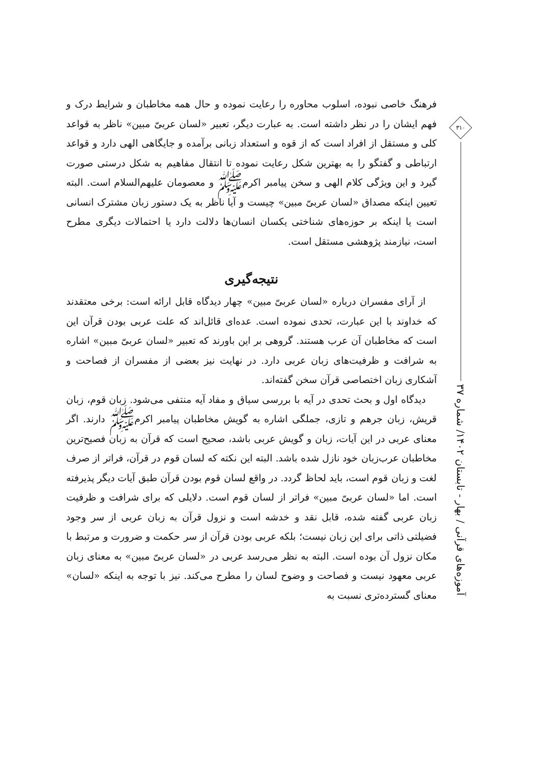فرهنگ خاصی نبوده، اسلوب محاوره را رعایت نموده و حال همه مخاطبان و شرایط درک و فهم ایشان را در نظر داشته است. به عبارت دیگر، تعبیر «لسان عربیّ مبین» ناظر به قواعد کلی و مستقل از افراد است که از قوه و استعداد زبانی برآمده و جایگاهی الهی دارد و قواعد ارتباطی و گفتگو را به بهترین شکل رعایت نموده تا انتقال مفاهیم به شکل درستی صورت گیرد و این ویژگی کلام الهی و سخن پیامبر اکرمﷺ و معصومان علیهم‌السلام است. البته تعیین اینکه مصداق «لسان عربیّ مبین» چیست و آیا ناظر به یک دستور زبان مشترک انسانی است یا اینکه بر حوزه‌های شناختی یکسان انسان‌ها دلالت دارد یا احتمالات دیگری مطرح است، نیازمند پژوهشی مستقل است.
نتیجه‌گیری
از آرای مفسران درباره «لسان عربیّ مبین» چهار دیدگاه قابل ارائه است: برخی معتقدند که خداوند با این عبارت، تحدی نموده است. عده‌ای قائل‌اند که علت عربی بودن قرآن این است که مخاطبان آن عرب هستند. گروهی بر این باورند که تعبیر «لسان عربیّ مبین» اشاره به شرافت و ظرفیت‌های زبان عربی دارد. در نهایت نیز بعضی از مفسران از فصاحت و آشکاری زبان اختصاصی قرآن سخن گفته‌اند.
دیدگاه اول و بحث تحدی در آیه با بررسی سیاق و مفاد آیه منتفی می‌شود. زبان قوم، زبان قریش، زبان جرهم و تازی، جملگی اشاره به گویش مخاطبان پیامبر اکرمﷺ دارند. اگر معنای عربی در این آیات، زبان و گویش عربی باشد، صحیح است که قرآن به زبان فصیح‌ترین مخاطبان عرب‌زبان خود نازل شده باشد. البته این نکته که لسان قوم در قرآن، فراتر از صرف لغت و زبان قوم است، باید لحاظ گردد. در واقع لسان قوم بودن قرآن طبق آیات دیگر پذیرفته است. اما «لسان عربیّ مبین» فراتر از لسان قوم است. دلایلی که برای شرافت و ظرفیت زبان عربی گفته شده، قابل نقد و خدشه است و نزول قرآن به زبان عربی از سر وجود فضیلتی ذاتی برای این زبان نیست؛ بلکه عربی بودن قرآن از سر حکمت و ضرورت و مرتبط با مکان نزول آن بوده است. البته به نظر می‌رسد عربی در «لسان عربیّ مبین» به معنای زبان عربی معهود نیست و فصاحت و وضوح لسان را مطرح می‌کند. نیز با توجه به اینکه «لسان» معنای گسترده‌تری نسبت به
۳۱۰
آموزه‌های قرآنی / بهار - تابستان ۱۴۰۲/ شماره ۳۷